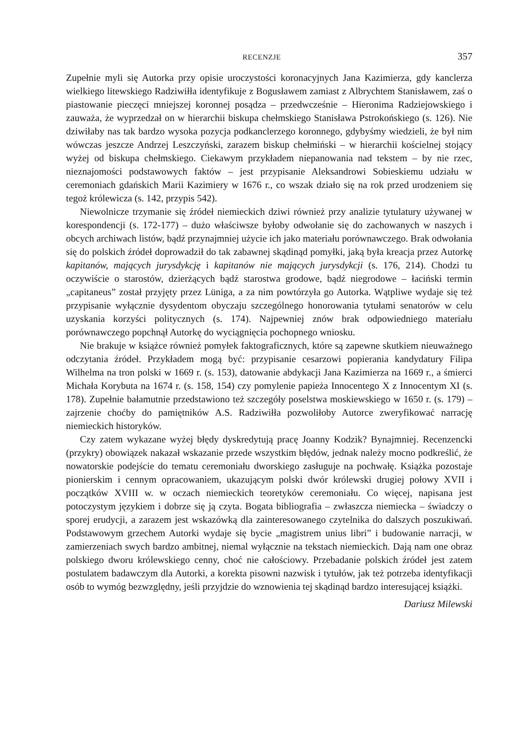RECENZJE 357
Zupełnie myli się Autorka przy opisie uroczystości koronacyjnych Jana Kazimierza, gdy kanclerza wielkiego litewskiego Radziwiłła identyfikuje z Bogusławem zamiast z Albrychtem Stanisławem, zaś o piastowanie pieczęci mniejszej koronnej posądza – przedwcześnie – Hieronima Radziejowskiego i zauważa, że wyprzedzał on w hierarchii biskupa chełmskiego Stanisława Pstrokońskiego (s. 126). Nie dziwiłaby nas tak bardzo wysoka pozycja podkanclerzego koronnego, gdybyśmy wiedzieli, że był nim wówczas jeszcze Andrzej Leszczyński, zarazem biskup chełmiński – w hierarchii kościelnej stojący wyżej od biskupa chełmskiego. Ciekawym przykładem niepanowania nad tekstem – by nie rzec, nieznajomości podstawowych faktów – jest przypisanie Aleksandrowi Sobieskiemu udziału w ceremoniach gdańskich Marii Kazimiery w 1676 r., co wszak działo się na rok przed urodzeniem się tegoż królewicza (s. 142, przypis 542).
Niewolnicze trzymanie się źródeł niemieckich dziwi również przy analizie tytulatury używanej w korespondencji (s. 172-177) – dużo właściwsze byłoby odwołanie się do zachowanych w naszych i obcych archiwach listów, bądź przynajmniej użycie ich jako materiału porównawczego. Brak odwołania się do polskich źródeł doprowadził do tak zabawnej skądinąd pomyłki, jaką była kreacja przez Autorkę kapitanów, mających jurysdykcję i kapitanów nie mających jurysdykcji (s. 176, 214). Chodzi tu oczywiście o starostów, dzierżących bądź starostwa grodowe, bądź niegrodowe – łaciński termin „capitaneus” został przyjęty przez Lüniga, a za nim powtórzyła go Autorka. Wątpliwe wydaje się też przypisanie wyłącznie dysydentom obyczaju szczególnego honorowania tytułami senatorów w celu uzyskania korzyści politycznych (s. 174). Najpewniej znów brak odpowiedniego materiału porównawczego popchnął Autorkę do wyciągnięcia pochopnego wniosku.
Nie brakuje w książce również pomyłek faktograficznych, które są zapewne skutkiem nieuważnego odczytania źródeł. Przykładem mogą być: przypisanie cesarzowi popierania kandydatury Filipa Wilhelma na tron polski w 1669 r. (s. 153), datowanie abdykacji Jana Kazimierza na 1669 r., a śmierci Michała Korybuta na 1674 r. (s. 158, 154) czy pomylenie papieża Innocentego X z Innocentym XI (s. 178). Zupełnie bałamutnie przedstawiono też szczegóły poselstwa moskiewskiego w 1650 r. (s. 179) – zajrzenie choćby do pamiętników A.S. Radziwiłła pozwoliłoby Autorce zweryfikować narrację niemieckich historyków.
Czy zatem wykazane wyżej błędy dyskredytują pracę Joanny Kodzik? Bynajmniej. Recenzencki (przykry) obowiązek nakazał wskazanie przede wszystkim błędów, jednak należy mocno podkreślić, że nowatorskie podejście do tematu ceremoniału dworskiego zasługuje na pochwałę. Książka pozostaje pionierskim i cennym opracowaniem, ukazującym polski dwór królewski drugiej połowy XVII i początków XVIII w. w oczach niemieckich teoretyków ceremoniału. Co więcej, napisana jest potoczystym językiem i dobrze się ją czyta. Bogata bibliografia – zwłaszcza niemiecka – świadczy o sporej erudycji, a zarazem jest wskazówką dla zainteresowanego czytelnika do dalszych poszukiwań. Podstawowym grzechem Autorki wydaje się bycie „magistrem unius libri” i budowanie narracji, w zamierzeniach swych bardzo ambitnej, niemal wyłącznie na tekstach niemieckich. Dają nam one obraz polskiego dworu królewskiego cenny, choć nie całościowy. Przebadanie polskich źródeł jest zatem postulatem badawczym dla Autorki, a korekta pisowni nazwisk i tytułów, jak też potrzeba identyfikacji osób to wymóg bezwzględny, jeśli przyjdzie do wznowienia tej skądinąd bardzo interesującej książki.
Dariusz Milewski